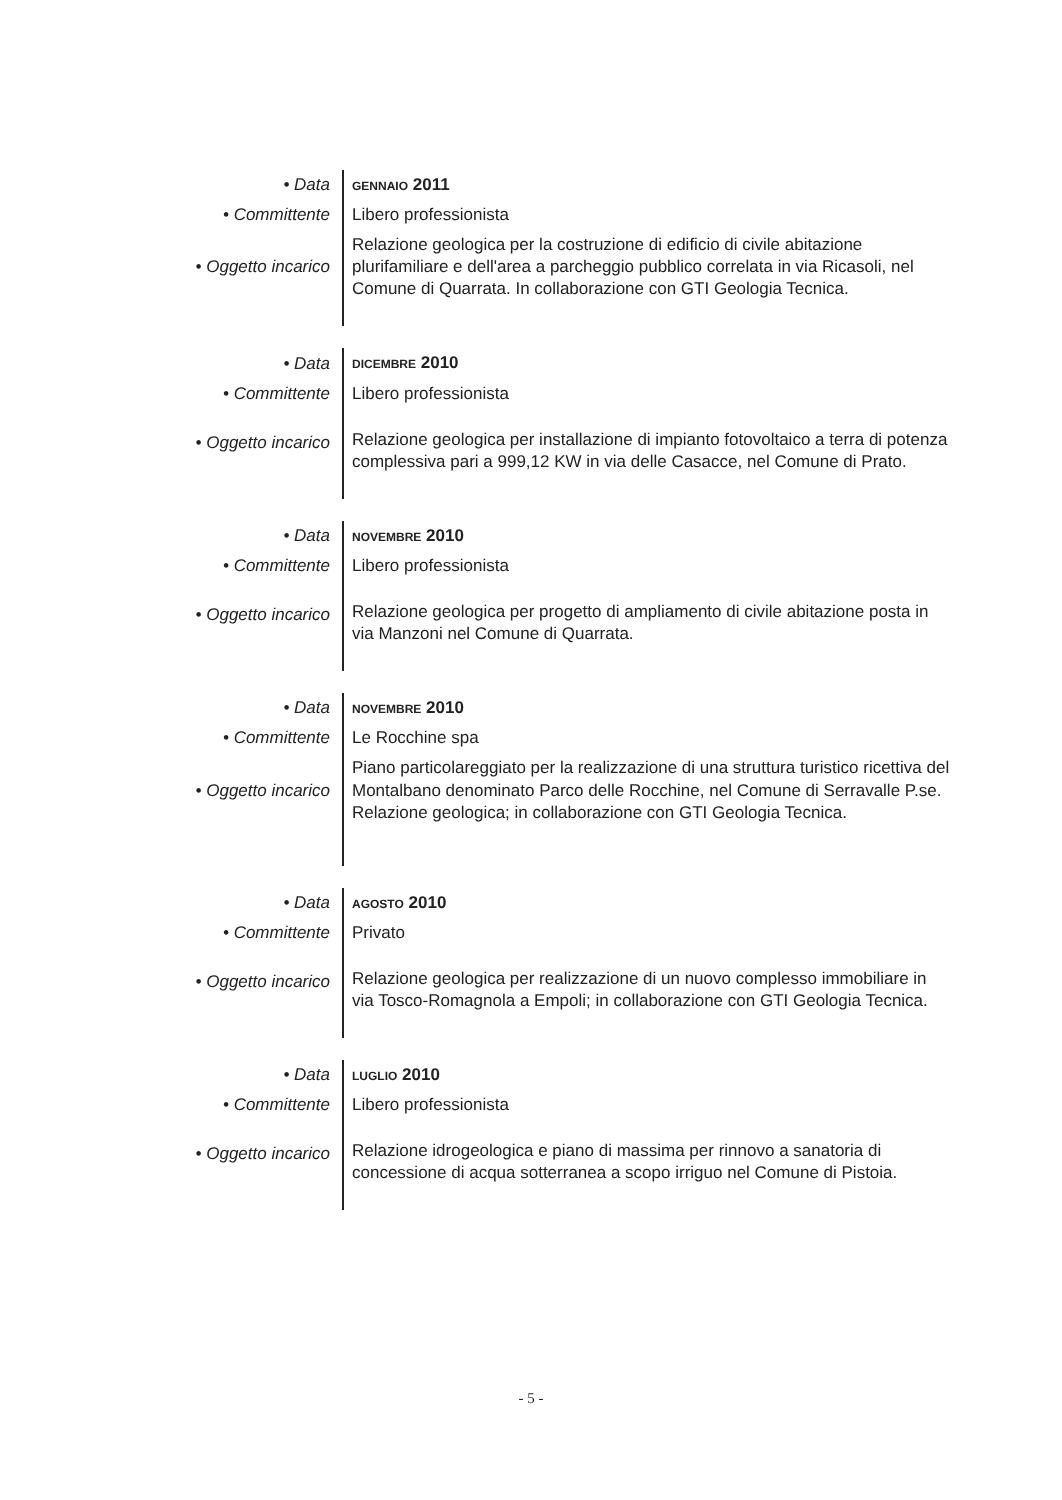| • Data | GENNAIO 2011 |
| • Committente | Libero professionista |
| • Oggetto incarico | Relazione geologica per la costruzione di edificio di civile abitazione plurifamiliare e dell'area a parcheggio pubblico correlata in via Ricasoli, nel Comune di Quarrata. In collaborazione con GTI Geologia Tecnica. |
| • Data | DICEMBRE 2010 |
| • Committente | Libero professionista |
| • Oggetto incarico | Relazione geologica per installazione di impianto fotovoltaico a terra di potenza complessiva pari a 999,12 KW in via delle Casacce, nel Comune di Prato. |
| • Data | NOVEMBRE 2010 |
| • Committente | Libero professionista |
| • Oggetto incarico | Relazione geologica per progetto di ampliamento di civile abitazione posta in via Manzoni nel Comune di Quarrata. |
| • Data | NOVEMBRE 2010 |
| • Committente | Le Rocchine spa |
| • Oggetto incarico | Piano particolareggiato per la realizzazione di una struttura turistico ricettiva del Montalbano denominato Parco delle Rocchine, nel Comune di Serravalle P.se. Relazione geologica; in collaborazione con GTI Geologia Tecnica. |
| • Data | AGOSTO 2010 |
| • Committente | Privato |
| • Oggetto incarico | Relazione geologica per realizzazione di un nuovo complesso immobiliare in via Tosco-Romagnola a Empoli; in collaborazione con GTI Geologia Tecnica. |
| • Data | LUGLIO 2010 |
| • Committente | Libero professionista |
| • Oggetto incarico | Relazione idrogeologica e piano di massima per rinnovo a sanatoria di concessione di acqua sotterranea a scopo irriguo nel Comune di Pistoia. |
- 5 -